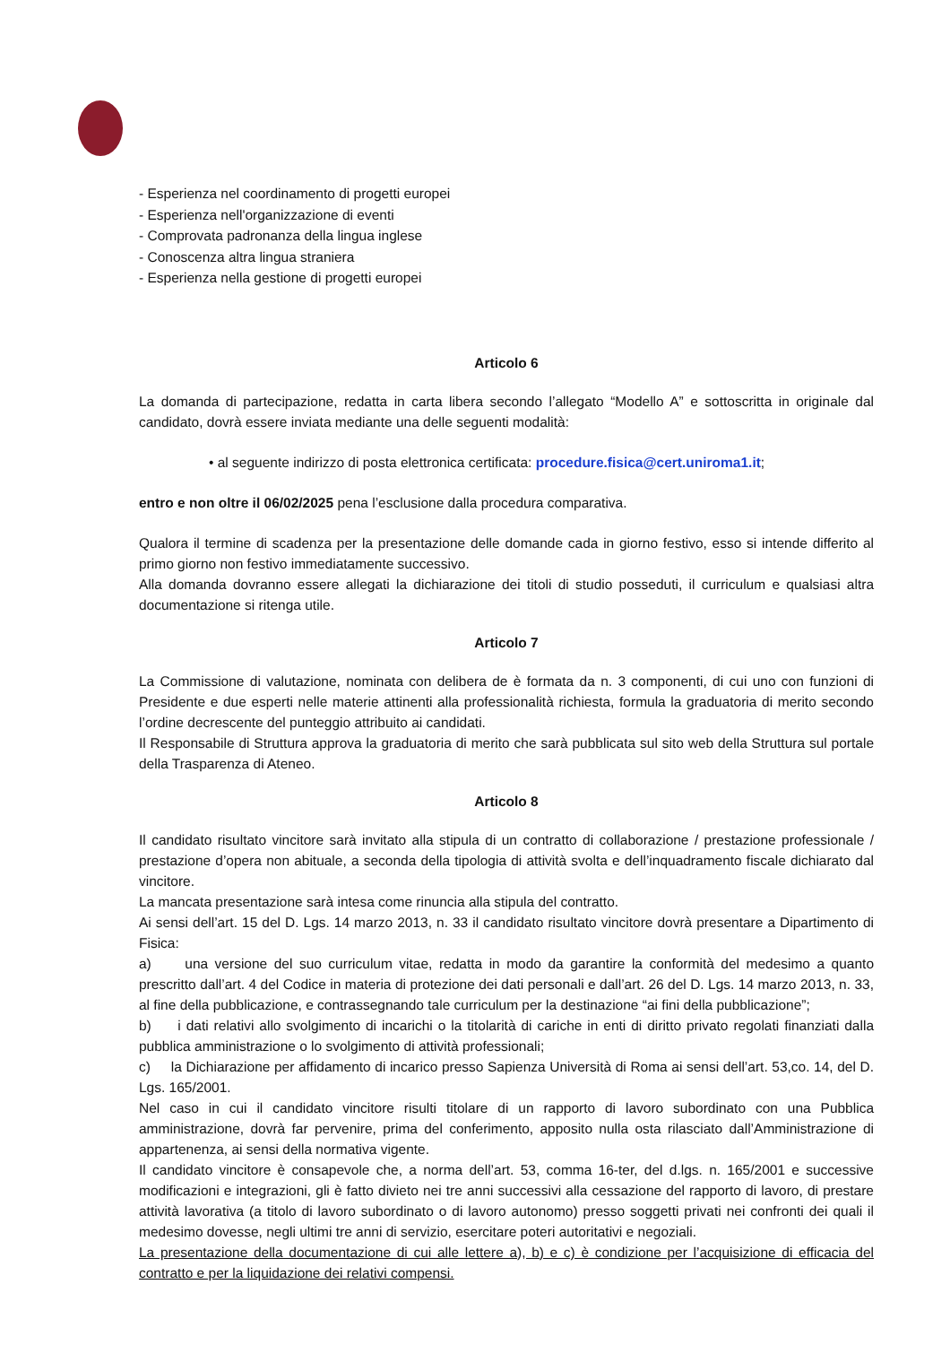- Esperienza nel coordinamento di progetti europei
- Esperienza nell'organizzazione di eventi
- Comprovata padronanza della lingua inglese
- Conoscenza altra lingua straniera
- Esperienza nella gestione di progetti europei
Articolo 6
La domanda di partecipazione, redatta in carta libera secondo l’allegato “Modello A” e sottoscritta in originale dal candidato, dovrà essere inviata mediante una delle seguenti modalità:
• al seguente indirizzo di posta elettronica certificata: procedure.fisica@cert.uniroma1.it;
entro e non oltre il 06/02/2025 pena l’esclusione dalla procedura comparativa.
Qualora il termine di scadenza per la presentazione delle domande cada in giorno festivo, esso si intende differito al primo giorno non festivo immediatamente successivo.
Alla domanda dovranno essere allegati la dichiarazione dei titoli di studio posseduti, il curriculum e qualsiasi altra documentazione si ritenga utile.
Articolo 7
La Commissione di valutazione, nominata con delibera de è formata da n. 3 componenti, di cui uno con funzioni di Presidente e due esperti nelle materie attinenti alla professionalità richiesta, formula la graduatoria di merito secondo l’ordine decrescente del punteggio attribuito ai candidati.
Il Responsabile di Struttura approva la graduatoria di merito che sarà pubblicata sul sito web della Struttura sul portale della Trasparenza di Ateneo.
Articolo 8
Il candidato risultato vincitore sarà invitato alla stipula di un contratto di collaborazione / prestazione professionale / prestazione d’opera non abituale, a seconda della tipologia di attività svolta e dell’inquadramento fiscale dichiarato dal vincitore.
La mancata presentazione sarà intesa come rinuncia alla stipula del contratto.
Ai sensi dell’art. 15 del D. Lgs. 14 marzo 2013, n. 33 il candidato risultato vincitore dovrà presentare a Dipartimento di Fisica:
a) una versione del suo curriculum vitae, redatta in modo da garantire la conformità del medesimo a quanto prescritto dall’art. 4 del Codice in materia di protezione dei dati personali e dall’art. 26 del D. Lgs. 14 marzo 2013, n. 33, al fine della pubblicazione, e contrassegnando tale curriculum per la destinazione “ai fini della pubblicazione”;
b) i dati relativi allo svolgimento di incarichi o la titolarità di cariche in enti di diritto privato regolati finanziati dalla pubblica amministrazione o lo svolgimento di attività professionali;
c) la Dichiarazione per affidamento di incarico presso Sapienza Università di Roma ai sensi dell’art. 53,co. 14, del D. Lgs. 165/2001.
Nel caso in cui il candidato vincitore risulti titolare di un rapporto di lavoro subordinato con una Pubblica amministrazione, dovrà far pervenire, prima del conferimento, apposito nulla osta rilasciato dall’Amministrazione di appartenenza, ai sensi della normativa vigente.
Il candidato vincitore è consapevole che, a norma dell’art. 53, comma 16-ter, del d.lgs. n. 165/2001 e successive modificazioni e integrazioni, gli è fatto divieto nei tre anni successivi alla cessazione del rapporto di lavoro, di prestare attività lavorativa (a titolo di lavoro subordinato o di lavoro autonomo) presso soggetti privati nei confronti dei quali il medesimo dovesse, negli ultimi tre anni di servizio, esercitare poteri autoritativi e negoziali.
La presentazione della documentazione di cui alle lettere a), b) e c) è condizione per l’acquisizione di efficacia del contratto e per la liquidazione dei relativi compensi.